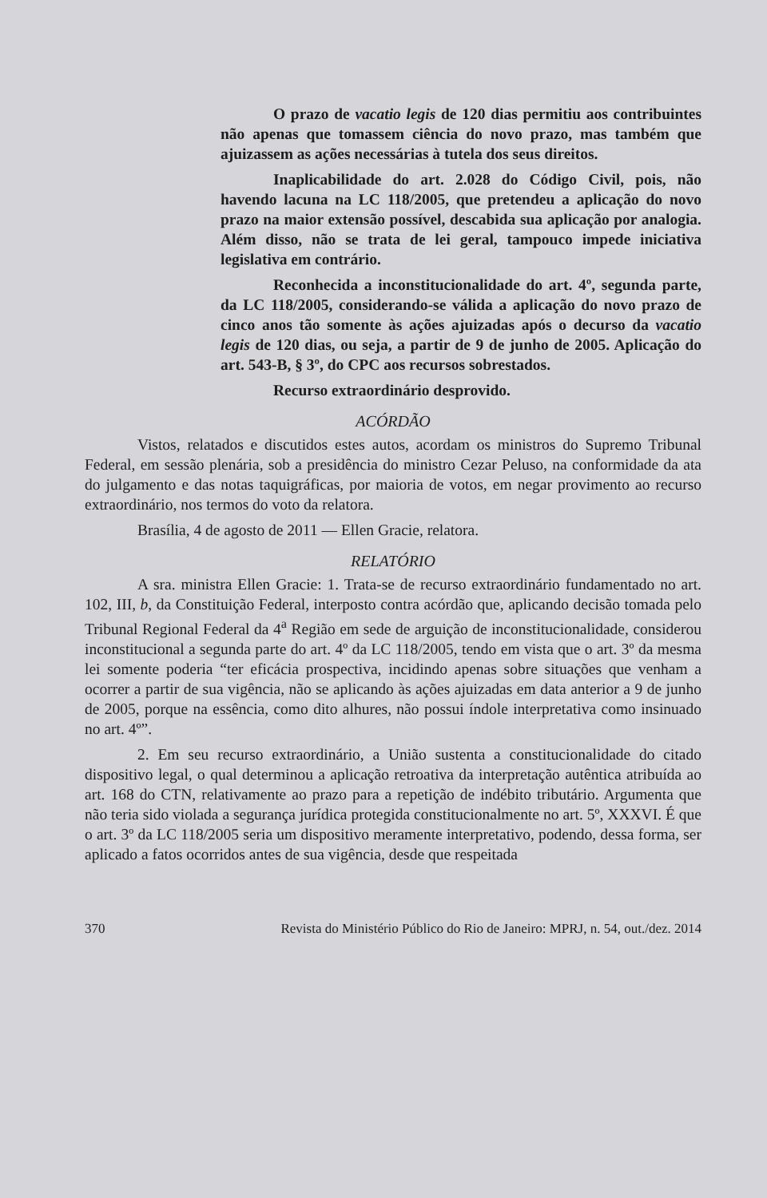O prazo de vacatio legis de 120 dias permitiu aos contribuintes não apenas que tomassem ciência do novo prazo, mas também que ajuizassem as ações necessárias à tutela dos seus direitos.
Inaplicabilidade do art. 2.028 do Código Civil, pois, não havendo lacuna na LC 118/2005, que pretendeu a aplicação do novo prazo na maior extensão possível, descabida sua aplicação por analogia. Além disso, não se trata de lei geral, tampouco impede iniciativa legislativa em contrário.
Reconhecida a inconstitucionalidade do art. 4º, segunda parte, da LC 118/2005, considerando-se válida a aplicação do novo prazo de cinco anos tão somente às ações ajuizadas após o decurso da vacatio legis de 120 dias, ou seja, a partir de 9 de junho de 2005. Aplicação do art. 543-B, § 3º, do CPC aos recursos sobrestados.
Recurso extraordinário desprovido.
ACÓRDÃO
Vistos, relatados e discutidos estes autos, acordam os ministros do Supremo Tribunal Federal, em sessão plenária, sob a presidência do ministro Cezar Peluso, na conformidade da ata do julgamento e das notas taquigráficas, por maioria de votos, em negar provimento ao recurso extraordinário, nos termos do voto da relatora.
Brasília, 4 de agosto de 2011 — Ellen Gracie, relatora.
RELATÓRIO
A sra. ministra Ellen Gracie: 1. Trata-se de recurso extraordinário fundamentado no art. 102, III, b, da Constituição Federal, interposto contra acórdão que, aplicando decisão tomada pelo Tribunal Regional Federal da 4<sup>a</sup> Região em sede de arguição de inconstitucionalidade, considerou inconstitucional a segunda parte do art. 4º da LC 118/2005, tendo em vista que o art. 3º da mesma lei somente poderia “ter eficácia prospectiva, incidindo apenas sobre situações que venham a ocorrer a partir de sua vigência, não se aplicando às ações ajuizadas em data anterior a 9 de junho de 2005, porque na essência, como dito alhures, não possui índole interpretativa como insinuado no art. 4º”.
2. Em seu recurso extraordinário, a União sustenta a constitucionalidade do citado dispositivo legal, o qual determinou a aplicação retroativa da interpretação autêntica atribuída ao art. 168 do CTN, relativamente ao prazo para a repetição de indébito tributário. Argumenta que não teria sido violada a segurança jurídica protegida constitucionalmente no art. 5º, XXXVI. É que o art. 3º da LC 118/2005 seria um dispositivo meramente interpretativo, podendo, dessa forma, ser aplicado a fatos ocorridos antes de sua vigência, desde que respeitada
370 Revista do Ministério Público do Rio de Janeiro: MPRJ, n. 54, out./dez. 2014